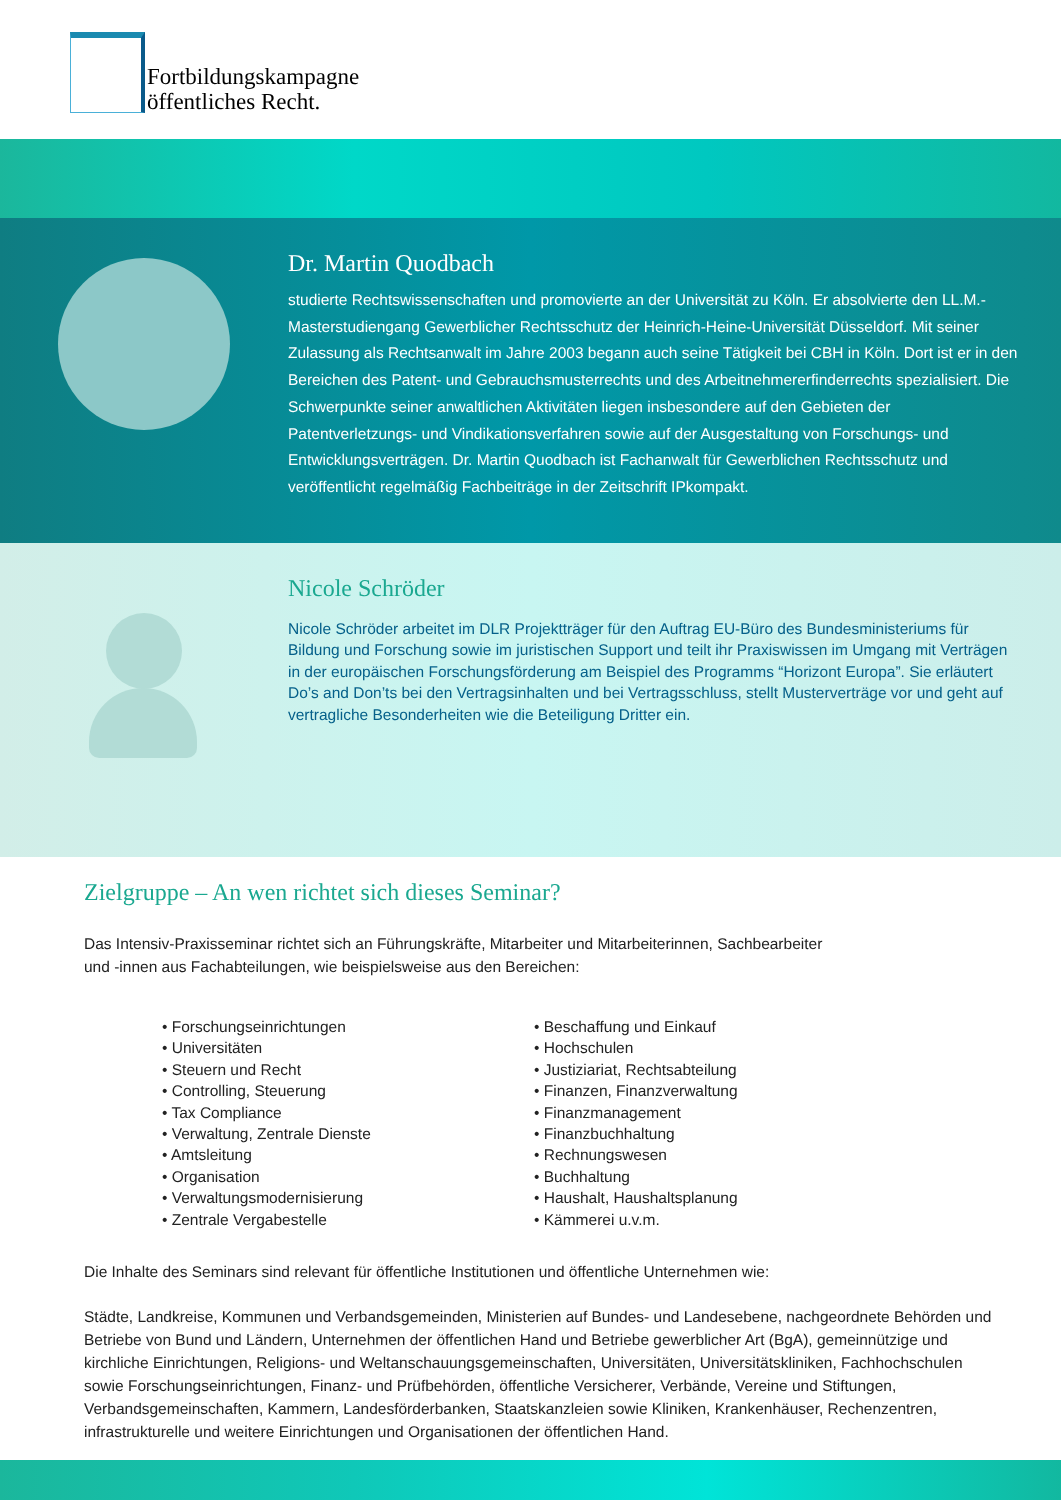Fortbildungskampagne
öffentliches Recht.
Dr. Martin Quodbach
studierte Rechtswissenschaften und promovierte an der Universität zu Köln. Er absolvierte den LL.M.-Masterstudiengang Gewerblicher Rechtsschutz der Heinrich-Heine-Universität Düsseldorf. Mit seiner Zulassung als Rechtsanwalt im Jahre 2003 begann auch seine Tätigkeit bei CBH in Köln. Dort ist er in den Bereichen des Patent- und Gebrauchsmusterrechts und des Arbeitnehmererfinderrechts spezialisiert. Die Schwerpunkte seiner anwaltlichen Aktivitäten liegen insbesondere auf den Gebieten der Patentverletzungs- und Vindikationsverfahren sowie auf der Ausgestaltung von Forschungs- und Entwicklungsverträgen. Dr. Martin Quodbach ist Fachanwalt für Gewerblichen Rechtsschutz und veröffentlicht regelmäßig Fachbeiträge in der Zeitschrift IPkompakt.
Nicole Schröder
Nicole Schröder arbeitet im DLR Projektträger für den Auftrag EU-Büro des Bundesministeriums für Bildung und Forschung sowie im juristischen Support und teilt ihr Praxiswissen im Umgang mit Verträgen in der europäischen Forschungsförderung am Beispiel des Programms “Horizont Europa”. Sie erläutert Do’s and Don’ts bei den Vertragsinhalten und bei Vertragsschluss, stellt Musterverträge vor und geht auf vertragliche Besonderheiten wie die Beteiligung Dritter ein.
Zielgruppe – An wen richtet sich dieses Seminar?
Das Intensiv-Praxisseminar richtet sich an Führungskräfte, Mitarbeiter und Mitarbeiterinnen, Sachbearbeiter
und -innen aus Fachabteilungen, wie beispielsweise aus den Bereichen:
• Forschungseinrichtungen
• Universitäten
• Steuern und Recht
• Controlling, Steuerung
• Tax Compliance
• Verwaltung, Zentrale Dienste
• Amtsleitung
• Organisation
• Verwaltungsmodernisierung
• Zentrale Vergabestelle
• Beschaffung und Einkauf
• Hochschulen
• Justiziariat, Rechtsabteilung
• Finanzen, Finanzverwaltung
• Finanzmanagement
• Finanzbuchhaltung
• Rechnungswesen
• Buchhaltung
• Haushalt, Haushaltsplanung
• Kämmerei u.v.m.
Die Inhalte des Seminars sind relevant für öffentliche Institutionen und öffentliche Unternehmen wie:
Städte, Landkreise, Kommunen und Verbandsgemeinden, Ministerien auf Bundes- und Landesebene, nachgeordnete Behörden und Betriebe von Bund und Ländern, Unternehmen der öffentlichen Hand und Betriebe gewerblicher Art (BgA), gemeinnützige und kirchliche Einrichtungen, Religions- und Weltanschauungsgemeinschaften, Universitäten, Universitätskliniken, Fachhochschulen sowie Forschungseinrichtungen, Finanz- und Prüfbehörden, öffentliche Versicherer, Verbände, Vereine und Stiftungen, Verbandsgemeinschaften, Kammern, Landesförderbanken, Staatskanzleien sowie Kliniken, Krankenhäuser, Rechenzentren, infrastrukturelle und weitere Einrichtungen und Organisationen der öffentlichen Hand.